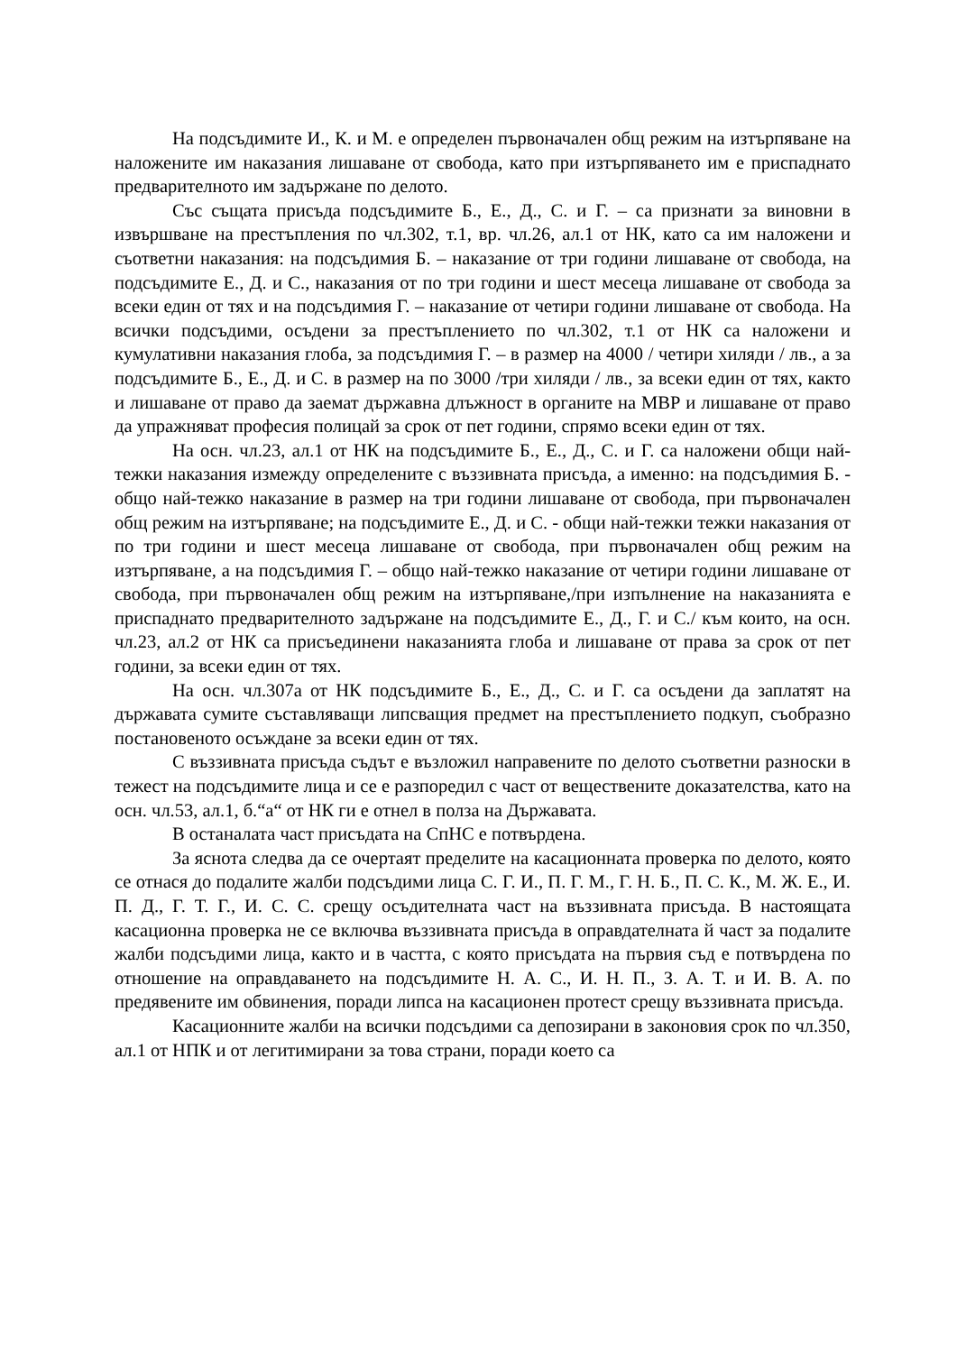На подсъдимите И., К. и М. е определен първоначален общ режим на изтърпяване на наложените им наказания лишаване от свобода, като при изтърпяването им е приспаднато предварителното им задържане по делото.
Със същата присъда подсъдимите Б., Е., Д., С. и Г. – са признати за виновни в извършване на престъпления по чл.302, т.1, вр. чл.26, ал.1 от НК, като са им наложени и съответни наказания: на подсъдимия Б. – наказание от три години лишаване от свобода, на подсъдимите Е., Д. и С., наказания от по три години и шест месеца лишаване от свобода за всеки един от тях и на подсъдимия Г. – наказание от четири години лишаване от свобода. На всички подсъдими, осъдени за престъплението по чл.302, т.1 от НК са наложени и кумулативни наказания глоба, за подсъдимия Г. – в размер на 4000 / четири хиляди / лв., а за подсъдимите Б., Е., Д. и С. в размер на по 3000 /три хиляди / лв., за всеки един от тях, както и лишаване от право да заемат държавна длъжност в органите на МВР и лишаване от право да упражняват професия полицай за срок от пет години, спрямо всеки един от тях.
На осн. чл.23, ал.1 от НК на подсъдимите Б., Е., Д., С. и Г. са наложени общи най-тежки наказания измежду определените с въззивната присъда, а именно: на подсъдимия Б. - общо най-тежко наказание в размер на три години лишаване от свобода, при първоначален общ режим на изтърпяване; на подсъдимите Е., Д. и С. - общи най-тежки тежки наказания от по три години и шест месеца лишаване от свобода, при първоначален общ режим на изтърпяване, а на подсъдимия Г. – общо най-тежко наказание от четири години лишаване от свобода, при първоначален общ режим на изтърпяване,/при изпълнение на наказанията е приспаднато предварителното задържане на подсъдимите Е., Д., Г. и С./ към които, на осн. чл.23, ал.2 от НК са присъединени наказанията глоба и лишаване от права за срок от пет години, за всеки един от тях.
На осн. чл.307а от НК подсъдимите Б., Е., Д., С. и Г. са осъдени да заплатят на държавата сумите съставляващи липсващия предмет на престъплението подкуп, съобразно постановеното осъждане за всеки един от тях.
С въззивната присъда съдът е възложил направените по делото съответни разноски в тежест на подсъдимите лица и се е разпоредил с част от веществените доказателства, като на осн. чл.53, ал.1, б.“а“ от НК ги е отнел в полза на Държавата.
В останалата част присъдата на СпНС е потвърдена.
За яснота следва да се очертаят пределите на касационната проверка по делото, която се отнася до подалите жалби подсъдими лица С. Г. И., П. Г. М., Г. Н. Б., П. С. К., М. Ж. Е., И. П. Д., Г. Т. Г., И. С. С. срещу осъдителната част на въззивната присъда. В настоящата касационна проверка не се включва въззивната присъда в оправдателната й част за подалите жалби подсъдими лица, както и в частта, с която присъдата на първия съд е потвърдена по отношение на оправдаването на подсъдимите Н. А. С., И. Н. П., З. А. Т. и И. В. А. по предявените им обвинения, поради липса на касационен протест срещу въззивната присъда.
Касационните жалби на всички подсъдими са депозирани в законовия срок по чл.350, ал.1 от НПК и от легитимирани за това страни, поради което са